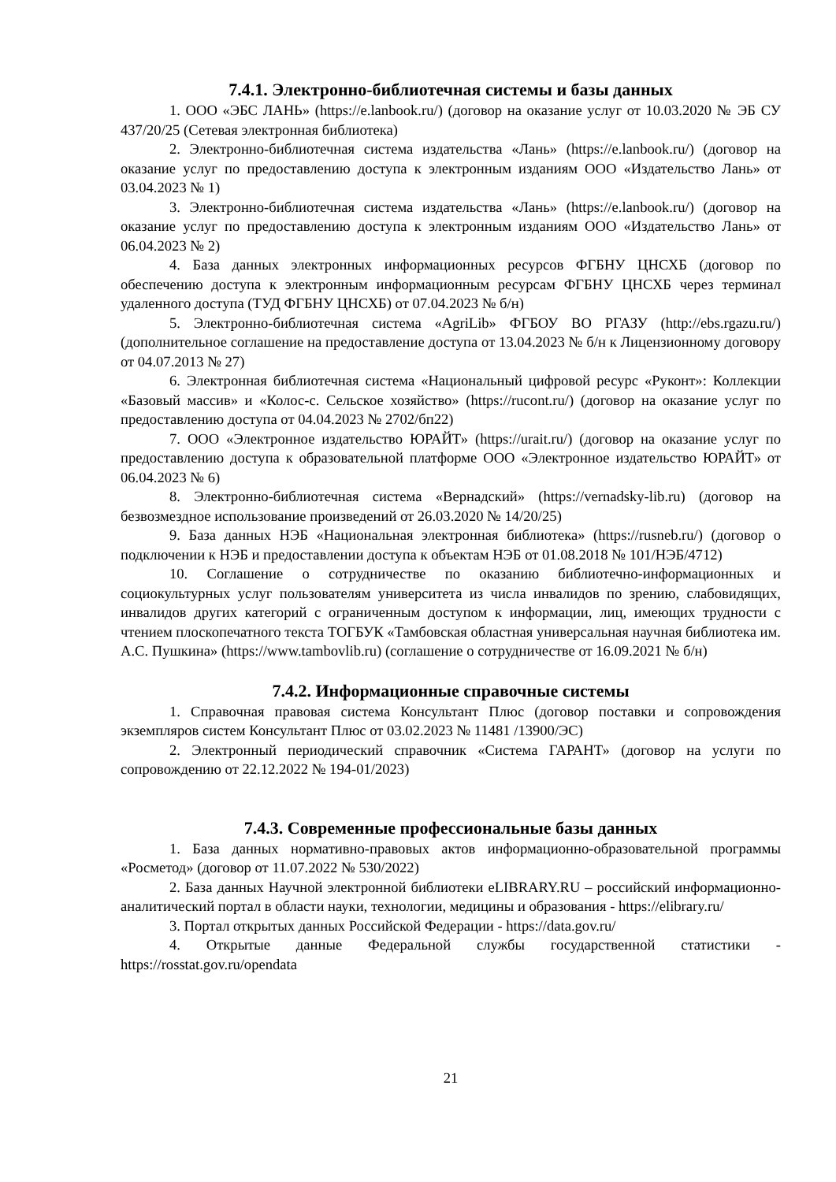7.4.1. Электронно-библиотечная системы и базы данных
1. ООО «ЭБС ЛАНЬ» (https://e.lanbook.ru/) (договор на оказание услуг от 10.03.2020 № ЭБ СУ 437/20/25 (Сетевая электронная библиотека)
2. Электронно-библиотечная система издательства «Лань» (https://e.lanbook.ru/) (договор на оказание услуг по предоставлению доступа к электронным изданиям ООО «Издательство Лань» от 03.04.2023 № 1)
3. Электронно-библиотечная система издательства «Лань» (https://e.lanbook.ru/) (договор на оказание услуг по предоставлению доступа к электронным изданиям ООО «Издательство Лань» от 06.04.2023 № 2)
4. База данных электронных информационных ресурсов ФГБНУ ЦНСХБ (договор по обеспечению доступа к электронным информационным ресурсам ФГБНУ ЦНСХБ через терминал удаленного доступа (ТУД ФГБНУ ЦНСХБ) от 07.04.2023 № б/н)
5. Электронно-библиотечная система «AgriLib» ФГБОУ ВО РГАЗУ (http://ebs.rgazu.ru/) (дополнительное соглашение на предоставление доступа от 13.04.2023 № б/н к Лицензионному договору от 04.07.2013 № 27)
6. Электронная библиотечная система «Национальный цифровой ресурс «Руконт»: Коллекции «Базовый массив» и «Колос-с. Сельское хозяйство» (https://rucont.ru/) (договор на оказание услуг по предоставлению доступа от 04.04.2023 № 2702/бп22)
7. ООО «Электронное издательство ЮРАЙТ» (https://urait.ru/) (договор на оказание услуг по предоставлению доступа к образовательной платформе ООО «Электронное издательство ЮРАЙТ» от 06.04.2023 № 6)
8. Электронно-библиотечная система «Вернадский» (https://vernadsky-lib.ru) (договор на безвозмездное использование произведений от 26.03.2020 № 14/20/25)
9. База данных НЭБ «Национальная электронная библиотека» (https://rusneb.ru/) (договор о подключении к НЭБ и предоставлении доступа к объектам НЭБ от 01.08.2018 № 101/НЭБ/4712)
10. Соглашение о сотрудничестве по оказанию библиотечно-информационных и социокультурных услуг пользователям университета из числа инвалидов по зрению, слабовидящих, инвалидов других категорий с ограниченным доступом к информации, лиц, имеющих трудности с чтением плоскопечатного текста ТОГБУК «Тамбовская областная универсальная научная библиотека им. А.С. Пушкина» (https://www.tambovlib.ru) (соглашение о сотрудничестве от 16.09.2021 № б/н)
7.4.2. Информационные справочные системы
1. Справочная правовая система Консультант Плюс (договор поставки и сопровождения экземпляров систем Консультант Плюс от 03.02.2023 № 11481 /13900/ЭС)
2. Электронный периодический справочник «Система ГАРАНТ» (договор на услуги по сопровождению от 22.12.2022 № 194-01/2023)
7.4.3. Современные профессиональные базы данных
1. База данных нормативно-правовых актов информационно-образовательной программы «Росметод» (договор от 11.07.2022 № 530/2022)
2. База данных Научной электронной библиотеки eLIBRARY.RU – российский информационно-аналитический портал в области науки, технологии, медицины и образования - https://elibrary.ru/
3. Портал открытых данных Российской Федерации - https://data.gov.ru/
4. Открытые данные Федеральной службы государственной статистики - https://rosstat.gov.ru/opendata
21